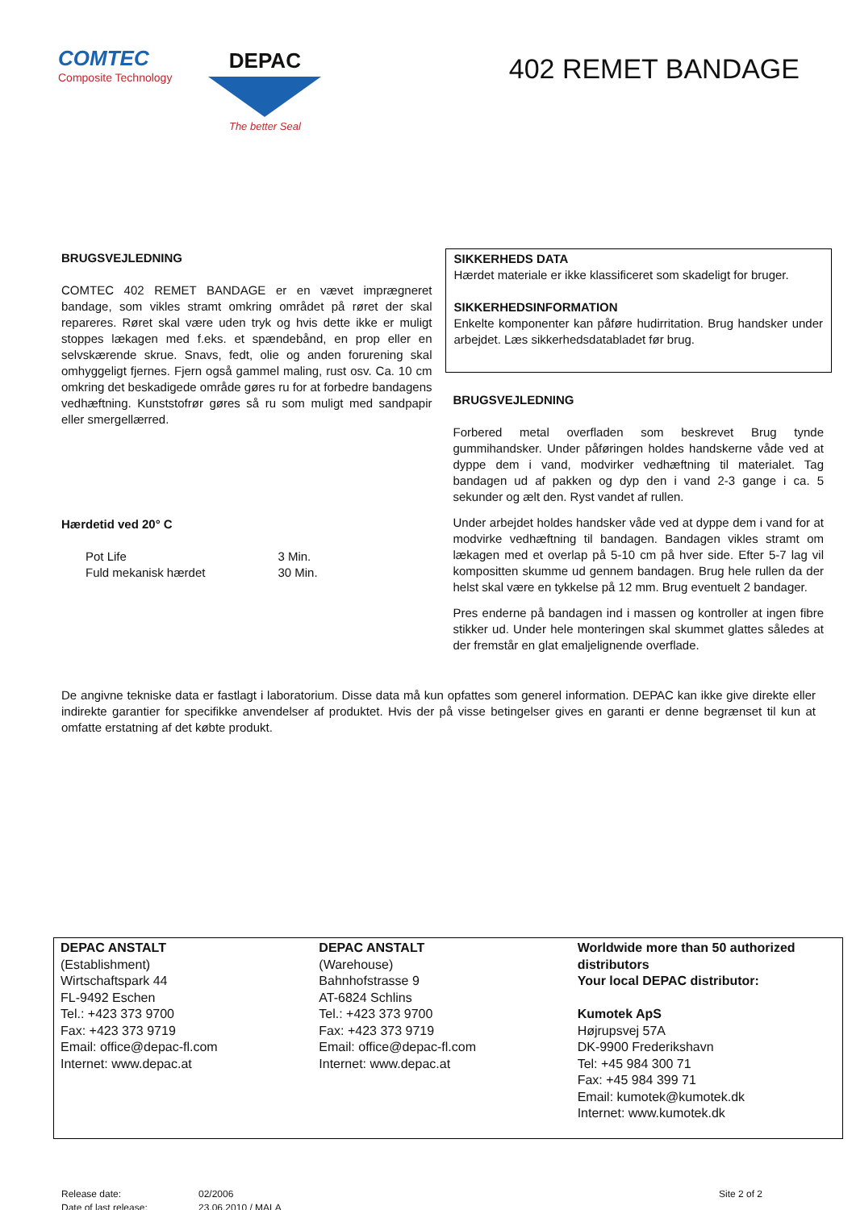COMTEC
Composite Technology
DEPAC
The better Seal
402 REMET BANDAGE
BRUGSVEJLEDNING
COMTEC 402 REMET BANDAGE er en vævet imprægneret bandage, som vikles stramt omkring området på røret der skal repareres. Røret skal være uden tryk og hvis dette ikke er muligt stoppes lækagen med f.eks. et spændebånd, en prop eller en selvskærende skrue. Snavs, fedt, olie og anden forurening skal omhyggeligt fjernes. Fjern også gammel maling, rust osv. Ca. 10 cm omkring det beskadigede område gøres ru for at forbedre bandagens vedhæftning. Kunststofrør gøres så ru som muligt med sandpapir eller smergellærred.
Hærdetid ved 20° C
| Pot Life | 3 Min. |
| Fuld mekanisk hærdet | 30 Min. |
SIKKERHEDS DATA
Hærdet materiale er ikke klassificeret som skadeligt for bruger.
SIKKERHEDSINFORMATION
Enkelte komponenter kan påføre hudirritation. Brug handsker under arbejdet. Læs sikkerhedsdatabladet før brug.
BRUGSVEJLEDNING
Forbered metal overfladen som beskrevet Brug tynde gummihandsker. Under påføringen holdes handskerne våde ved at dyppe dem i vand, modvirker vedhæftning til materialet. Tag bandagen ud af pakken og dyp den i vand 2-3 gange i ca. 5 sekunder og ælt den. Ryst vandet af rullen.
Under arbejdet holdes handsker våde ved at dyppe dem i vand for at modvirke vedhæftning til bandagen. Bandagen vikles stramt om lækagen med et overlap på 5-10 cm på hver side. Efter 5-7 lag vil kompositten skumme ud gennem bandagen. Brug hele rullen da der helst skal være en tykkelse på 12 mm. Brug eventuelt 2 bandager.
Pres enderne på bandagen ind i massen og kontroller at ingen fibre stikker ud. Under hele monteringen skal skummet glattes således at der fremstår en glat emaljelignende overflade.
De angivne tekniske data er fastlagt i laboratorium. Disse data må kun opfattes som generel information. DEPAC kan ikke give direkte eller indirekte garantier for specifikke anvendelser af produktet. Hvis der på visse betingelser gives en garanti er denne begrænset til kun at omfatte erstatning af det købte produkt.
DEPAC ANSTALT
(Establishment)
Wirtschaftspark 44
FL-9492 Eschen
Tel.: +423 373 9700
Fax: +423 373 9719
Email: office@depac-fl.com
Internet: www.depac.at
DEPAC ANSTALT
(Warehouse)
Bahnhofstrasse 9
AT-6824 Schlins
Tel.: +423 373 9700
Fax: +423 373 9719
Email: office@depac-fl.com
Internet: www.depac.at
Worldwide more than 50 authorized distributors
Your local DEPAC distributor:
Kumotek ApS
Højrupsvej 57A
DK-9900 Frederikshavn
Tel: +45 984 300 71
Fax: +45 984 399 71
Email: kumotek@kumotek.dk
Internet: www.kumotek.dk
Release date:
Date of last release:
02/2006
23.06.2010 / MALA
Site 2 of 2